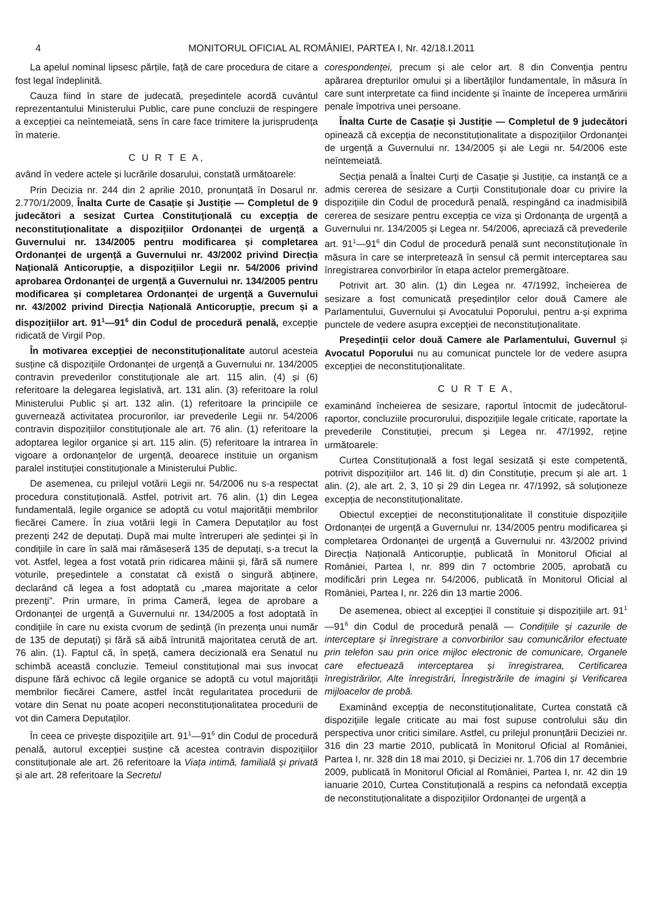4 MONITORUL OFICIAL AL ROMÂNIEI, PARTEA I, Nr. 42/18.I.2011
La apelul nominal lipsesc părțile, față de care procedura de citare a fost legal îndeplinită.
Cauza fiind în stare de judecată, președintele acordă cuvântul reprezentantului Ministerului Public, care pune concluzii de respingere a excepției ca neîntemeiată, sens în care face trimitere la jurisprudența în materie.
C U R T E A,
având în vedere actele și lucrările dosarului, constată următoarele:
Prin Decizia nr. 244 din 2 aprilie 2010, pronunțată în Dosarul nr. 2.770/1/2009, Înalta Curte de Casație și Justiție — Completul de 9 judecători a sesizat Curtea Constituțională cu excepția de neconstituționalitate a dispozițiilor Ordonanței de urgență a Guvernului nr. 134/2005 pentru modificarea și completarea Ordonanței de urgență a Guvernului nr. 43/2002 privind Direcția Națională Anticorupție, a dispozițiilor Legii nr. 54/2006 privind aprobarea Ordonanței de urgență a Guvernului nr. 134/2005 pentru modificarea și completarea Ordonanței de urgență a Guvernului nr. 43/2002 privind Direcția Națională Anticorupție, precum și a dispozițiilor art. 91<sup>1</sup>—91<sup>6</sup> din Codul de procedură penală, excepție ridicată de Virgil Pop.
În motivarea excepției de neconstituționalitate autorul acesteia susține că dispozițiile Ordonanței de urgență a Guvernului nr. 134/2005 contravin prevederilor constituționale ale art. 115 alin. (4) și (6) referitoare la delegarea legislativă, art. 131 alin. (3) referitoare la rolul Ministerului Public și art. 132 alin. (1) referitoare la principiile ce guvernează activitatea procurorilor, iar prevederile Legii nr. 54/2006 contravin dispozițiilor constituționale ale art. 76 alin. (1) referitoare la adoptarea legilor organice și art. 115 alin. (5) referitoare la intrarea în vigoare a ordonanțelor de urgență, deoarece instituie un organism paralel instituției constituționale a Ministerului Public.
De asemenea, cu prilejul votării Legii nr. 54/2006 nu s-a respectat procedura constituțională. Astfel, potrivit art. 76 alin. (1) din Legea fundamentală, legile organice se adoptă cu votul majorității membrilor fiecărei Camere. În ziua votării legii în Camera Deputaților au fost prezenți 242 de deputați. După mai multe întreruperi ale ședinței și în condițiile în care în sală mai rămăseseră 135 de deputați, s-a trecut la vot. Astfel, legea a fost votată prin ridicarea mâinii și, fără să numere voturile, președintele a constatat că există o singură abținere, declarând că legea a fost adoptată cu „marea majoritate a celor prezenți”. Prin urmare, în prima Cameră, legea de aprobare a Ordonanței de urgență a Guvernului nr. 134/2005 a fost adoptată în condițiile în care nu exista cvorum de ședință (în prezența unui număr de 135 de deputați) și fără să aibă întrunită majoritatea cerută de art. 76 alin. (1). Faptul că, în speță, camera decizională era Senatul nu schimbă această concluzie. Temeiul constituțional mai sus invocat dispune fără echivoc că legile organice se adoptă cu votul majorității membrilor fiecărei Camere, astfel încât regularitatea procedurii de votare din Senat nu poate acoperi neconstituționalitatea procedurii de vot din Camera Deputaților.
În ceea ce privește dispozițiile art. 91<sup>1</sup>—91<sup>6</sup> din Codul de procedură penală, autorul excepției susține că acestea contravin dispozițiilor constituționale ale art. 26 referitoare la Viața intimă, familială și privată și ale art. 28 referitoare la Secretul
corespondenței, precum și ale celor art. 8 din Convenția pentru apărarea drepturilor omului și a libertăților fundamentale, în măsura în care sunt interpretate ca fiind incidente și înainte de începerea urmăririi penale împotriva unei persoane.
Înalta Curte de Casație și Justiție — Completul de 9 judecători opinează că excepția de neconstituționalitate a dispozițiilor Ordonanței de urgență a Guvernului nr. 134/2005 și ale Legii nr. 54/2006 este neîntemeiată.
Secția penală a Înaltei Curți de Casație și Justiție, ca instanță ce a admis cererea de sesizare a Curții Constituționale doar cu privire la dispozițiile din Codul de procedură penală, respingând ca inadmisibilă cererea de sesizare pentru excepția ce viza și Ordonanța de urgență a Guvernului nr. 134/2005 și Legea nr. 54/2006, apreciază că prevederile art. 91<sup>1</sup>—91<sup>6</sup> din Codul de procedură penală sunt neconstituționale în măsura în care se interpretează în sensul că permit interceptarea sau înregistrarea convorbirilor în etapa actelor premergătoare.
Potrivit art. 30 alin. (1) din Legea nr. 47/1992, încheierea de sesizare a fost comunicată președinților celor două Camere ale Parlamentului, Guvernului și Avocatului Poporului, pentru a-și exprima punctele de vedere asupra excepției de neconstituționalitate.
Președinții celor două Camere ale Parlamentului, Guvernul și Avocatul Poporului nu au comunicat punctele lor de vedere asupra excepției de neconstituționalitate.
C U R T E A,
examinând încheierea de sesizare, raportul întocmit de judecătorul-raportor, concluziile procurorului, dispozițiile legale criticate, raportate la prevederile Constituției, precum și Legea nr. 47/1992, reține următoarele:
Curtea Constituțională a fost legal sesizată și este competentă, potrivit dispozițiilor art. 146 lit. d) din Constituție, precum și ale art. 1 alin. (2), ale art. 2, 3, 10 și 29 din Legea nr. 47/1992, să soluționeze excepția de neconstituționalitate.
Obiectul excepției de neconstituționalitate îl constituie dispozițiile Ordonanței de urgență a Guvernului nr. 134/2005 pentru modificarea și completarea Ordonanței de urgență a Guvernului nr. 43/2002 privind Direcția Națională Anticorupție, publicată în Monitorul Oficial al României, Partea I, nr. 899 din 7 octombrie 2005, aprobată cu modificări prin Legea nr. 54/2006, publicată în Monitorul Oficial al României, Partea I, nr. 226 din 13 martie 2006.
De asemenea, obiect al excepției îl constituie și dispozițiile art. 91<sup>1</sup>—91<sup>6</sup> din Codul de procedură penală — Condițiile și cazurile de interceptare și înregistrare a convorbirilor sau comunicărilor efectuate prin telefon sau prin orice mijloc electronic de comunicare, Organele care efectuează interceptarea și înregistrarea, Certificarea înregistrărilor, Alte înregistrări, Înregistrările de imagini și Verificarea mijloacelor de probă.
Examinând excepția de neconstituționalitate, Curtea constată că dispozițiile legale criticate au mai fost supuse controlului său din perspectiva unor critici similare. Astfel, cu prilejul pronunțării Deciziei nr. 316 din 23 martie 2010, publicată în Monitorul Oficial al României, Partea I, nr. 328 din 18 mai 2010, și Deciziei nr. 1.706 din 17 decembrie 2009, publicată în Monitorul Oficial al României, Partea I, nr. 42 din 19 ianuarie 2010, Curtea Constituțională a respins ca nefondată excepția de neconstituționalitate a dispozițiilor Ordonanței de urgență a